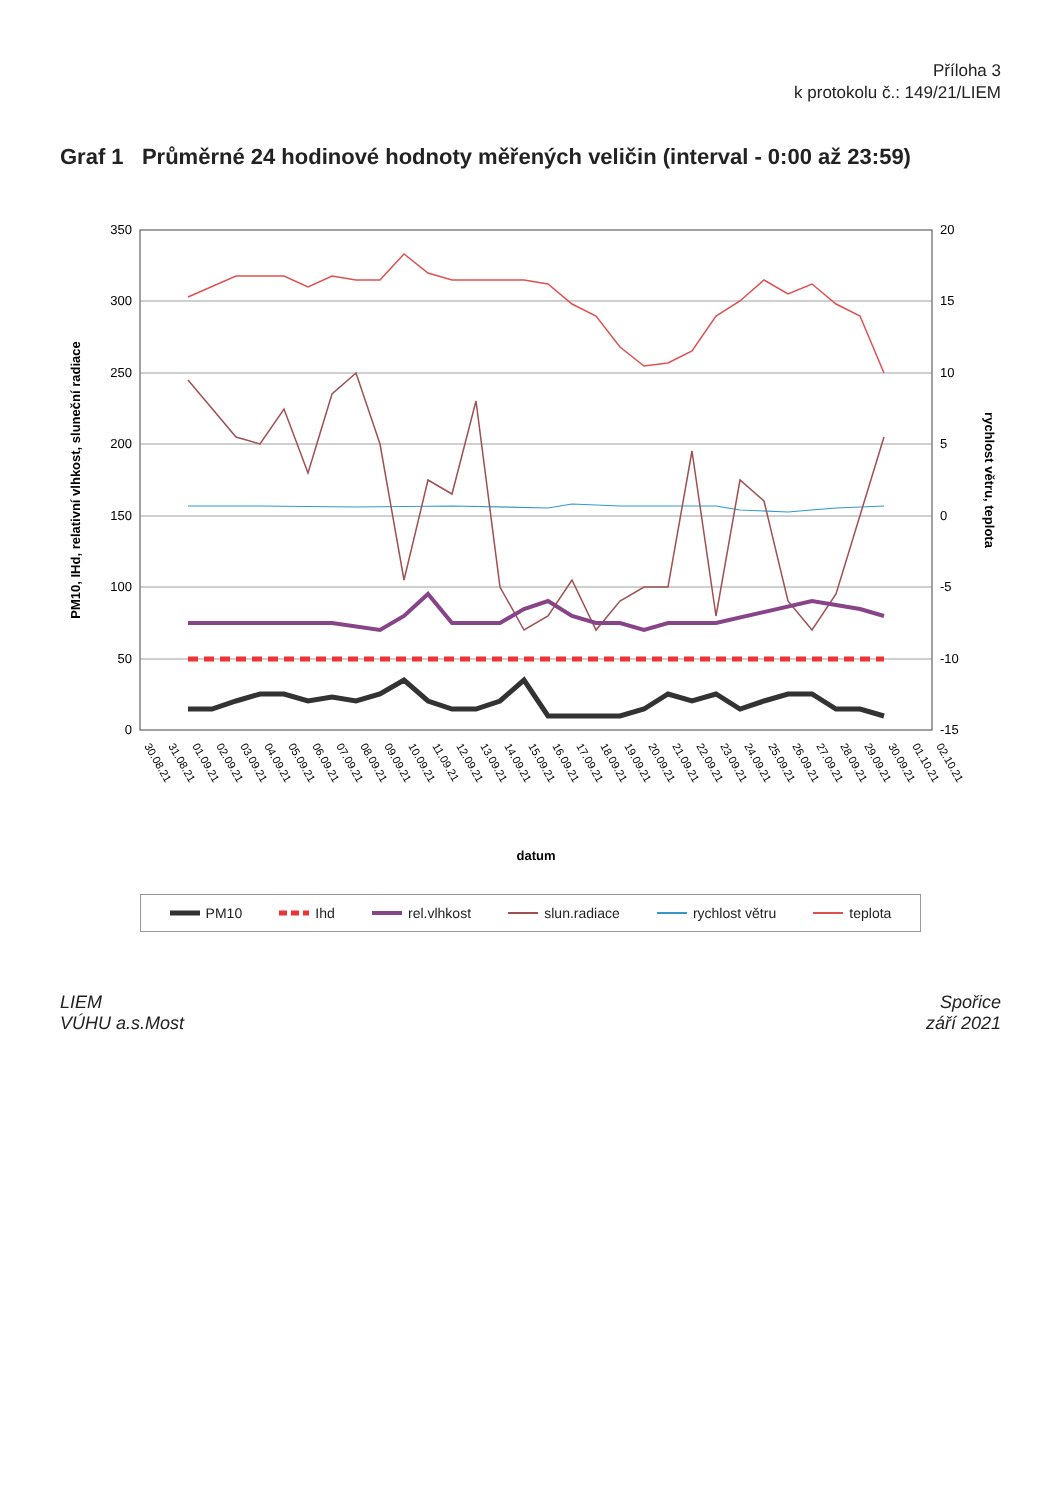Příloha 3
k protokolu č.: 149/21/LIEM
Graf 1 Průměrné 24 hodinové hodnoty měřených veličin (interval - 0:00 až 23:59)
350
300
250
200
150
100
50
0
20
15
10
5
0
-5
-10
-15
PM10, IHd, relativní vlhkost, sluneční radiace
rychlost větru, teplota
30.08.21
31.08.21
01.09.21
02.09.21
03.09.21
04.09.21
05.09.21
06.09.21
07.09.21
08.09.21
09.09.21
10.09.21
11.09.21
12.09.21
13.09.21
14.09.21
15.09.21
16.09.21
17.09.21
18.09.21
19.09.21
20.09.21
21.09.21
22.09.21
23.09.21
24.09.21
25.09.21
26.09.21
27.09.21
28.09.21
29.09.21
30.09.21
01.10.21
02.10.21
datum
PM10 Ihd rel.vlhkost slun.radiace rychlost větru teplota
LIEM
VÚHU a.s.Most
Spořice
září 2021